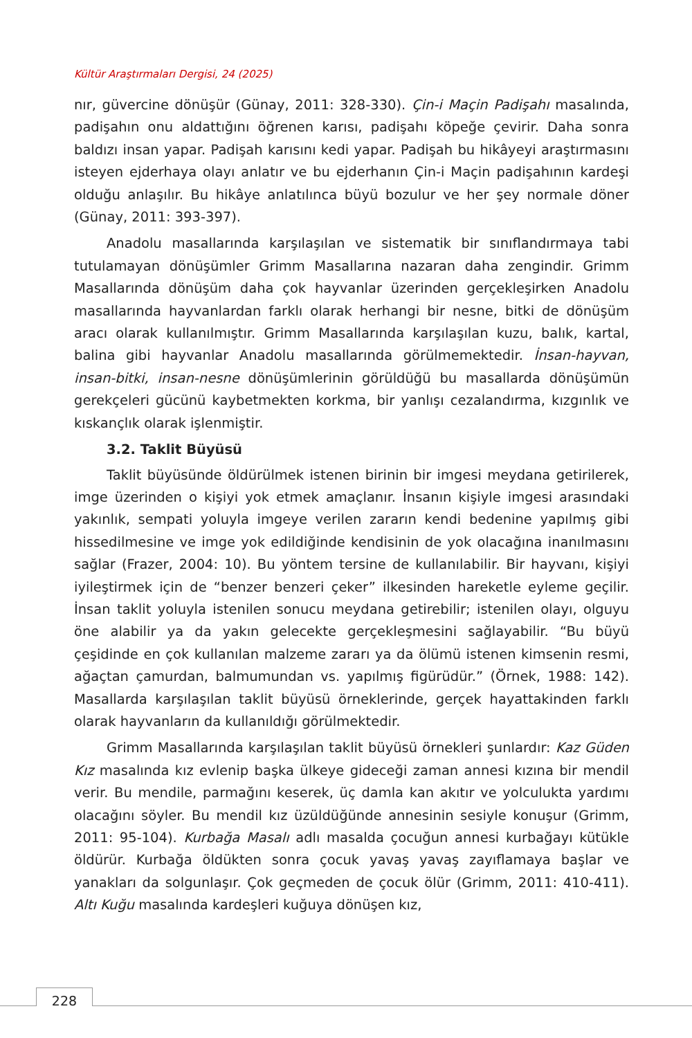Kültür Araştırmaları Dergisi, 24 (2025)
nır, güvercine dönüşür (Günay, 2011: 328-330). Çin-i Maçin Padişahı masalında, padişahın onu aldattığını öğrenen karısı, padişahı köpeğe çevirir. Daha sonra baldızı insan yapar. Padişah karısını kedi yapar. Padişah bu hikâyeyi araştırmasını isteyen ejderhaya olayı anlatır ve bu ejderhanın Çin-i Maçin padişahının kardeşi olduğu anlaşılır. Bu hikâye anlatılınca büyü bozulur ve her şey normale döner (Günay, 2011: 393-397).
Anadolu masallarında karşılaşılan ve sistematik bir sınıflandırmaya tabi tutulamayan dönüşümler Grimm Masallarına nazaran daha zengindir. Grimm Masallarında dönüşüm daha çok hayvanlar üzerinden gerçekleşirken Anadolu masallarında hayvanlardan farklı olarak herhangi bir nesne, bitki de dönüşüm aracı olarak kullanılmıştır. Grimm Masallarında karşılaşılan kuzu, balık, kartal, balina gibi hayvanlar Anadolu masallarında görülmemektedir. İnsan-hayvan, insan-bitki, insan-nesne dönüşümlerinin görüldüğü bu masallarda dönüşümün gerekçeleri gücünü kaybetmekten korkma, bir yanlışı cezalandırma, kızgınlık ve kıskançlık olarak işlenmiştir.
3.2. Taklit Büyüsü
Taklit büyüsünde öldürülmek istenen birinin bir imgesi meydana getirilerek, imge üzerinden o kişiyi yok etmek amaçlanır. İnsanın kişiyle imgesi arasındaki yakınlık, sempati yoluyla imgeye verilen zararın kendi bedenine yapılmış gibi hissedilmesine ve imge yok edildiğinde kendisinin de yok olacağına inanılmasını sağlar (Frazer, 2004: 10). Bu yöntem tersine de kullanılabilir. Bir hayvanı, kişiyi iyileştirmek için de “benzer benzeri çeker” ilkesinden hareketle eyleme geçilir. İnsan taklit yoluyla istenilen sonucu meydana getirebilir; istenilen olayı, olguyu öne alabilir ya da yakın gelecekte gerçekleşmesini sağlayabilir. “Bu büyü çeşidinde en çok kullanılan malzeme zararı ya da ölümü istenen kimsenin resmi, ağaçtan çamurdan, balmumundan vs. yapılmış figürüdür.” (Örnek, 1988: 142). Masallarda karşılaşılan taklit büyüsü örneklerinde, gerçek hayattakinden farklı olarak hayvanların da kullanıldığı görülmektedir.
Grimm Masallarında karşılaşılan taklit büyüsü örnekleri şunlardır: Kaz Güden Kız masalında kız evlenip başka ülkeye gideceği zaman annesi kızına bir mendil verir. Bu mendile, parmağını keserek, üç damla kan akıtır ve yolculukta yardımı olacağını söyler. Bu mendil kız üzüldüğünde annesinin sesiyle konuşur (Grimm, 2011: 95-104). Kurbağa Masalı adlı masalda çocuğun annesi kurbağayı kütükle öldürür. Kurbağa öldükten sonra çocuk yavaş yavaş zayıflamaya başlar ve yanakları da solgunlaşır. Çok geçmeden de çocuk ölür (Grimm, 2011: 410-411). Altı Kuğu masalında kardeşleri kuğuya dönüşen kız,
228